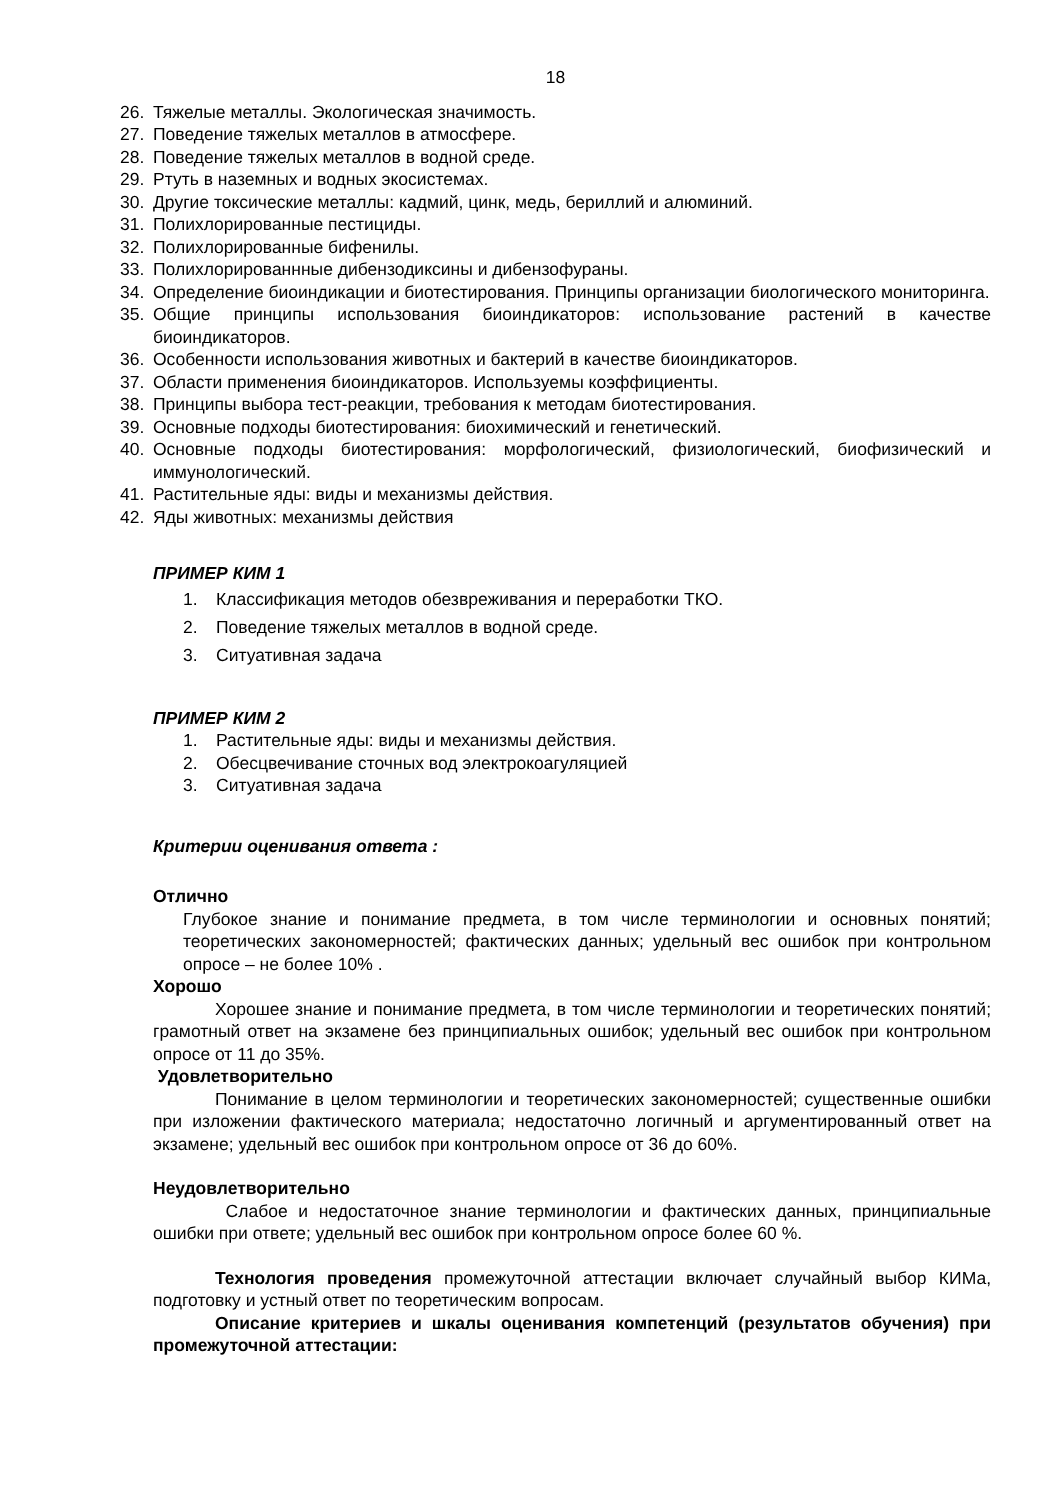18
26. Тяжелые металлы. Экологическая значимость.
27. Поведение тяжелых металлов в атмосфере.
28. Поведение тяжелых металлов в водной среде.
29. Ртуть в наземных и водных экосистемах.
30. Другие токсические металлы: кадмий, цинк, медь, бериллий и алюминий.
31. Полихлорированные пестициды.
32. Полихлорированные бифенилы.
33. Полихлорированнные дибензодиксины и дибензофураны.
34. Определение биоиндикации и биотестирования. Принципы организации биологического мониторинга.
35. Общие принципы использования биоиндикаторов: использование растений в качестве биоиндикаторов.
36. Особенности использования животных и бактерий в качестве биоиндикаторов.
37. Области применения биоиндикаторов. Используемы коэффициенты.
38. Принципы выбора тест-реакции, требования к методам биотестирования.
39. Основные подходы биотестирования: биохимический и генетический.
40. Основные подходы биотестирования: морфологический, физиологический, биофизический и иммунологический.
41. Растительные яды: виды и механизмы действия.
42. Яды животных: механизмы действия
ПРИМЕР КИМ 1
1. Классификация методов обезвреживания и переработки ТКО.
2. Поведение тяжелых металлов в водной среде.
3. Ситуативная задача
ПРИМЕР КИМ 2
1. Растительные яды: виды и механизмы действия.
2. Обесцвечивание сточных вод электрокоагуляцией
3. Ситуативная задача
Критерии оценивания ответа :
Отлично
Глубокое знание и понимание предмета, в том числе терминологии и основных понятий; теоретических закономерностей; фактических данных; удельный вес ошибок при контрольном опросе – не более 10% .
Хорошо
Хорошее знание и понимание предмета, в том числе терминологии и теоретических понятий; грамотный ответ на экзамене без принципиальных ошибок; удельный вес ошибок при контрольном опросе от 11 до 35%.
Удовлетворительно
Понимание в целом терминологии и теоретических закономерностей; существенные ошибки при изложении фактического материала; недостаточно логичный и аргументированный ответ на экзамене; удельный вес ошибок при контрольном опросе от 36 до 60%.
Неудовлетворительно
Слабое и недостаточное знание терминологии и фактических данных, принципиальные ошибки при ответе; удельный вес ошибок при контрольном опросе более 60 %.
Технология проведения промежуточной аттестации включает случайный выбор КИМа, подготовку и устный ответ по теоретическим вопросам.
Описание критериев и шкалы оценивания компетенций (результатов обучения) при промежуточной аттестации: